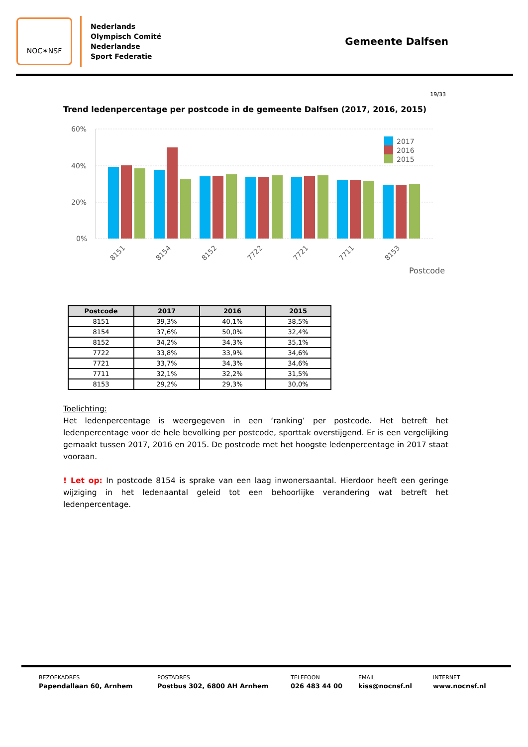NOC✶NSF
Nederlands
Olympisch Comité
Nederlandse
Sport Federatie
Gemeente Dalfsen
19/33
Trend ledenpercentage per postcode in de gemeente Dalfsen (2017, 2016, 2015)
60%
40%
20%
0%
2017
2016
2015
8151
8154
8152
7722
7721
7711
8153
Postcode
| Postcode | 2017 | 2016 | 2015 |
| --- | --- | --- | --- |
| 8151 | 39,3% | 40,1% | 38,5% |
| 8154 | 37,6% | 50,0% | 32,4% |
| 8152 | 34,2% | 34,3% | 35,1% |
| 7722 | 33,8% | 33,9% | 34,6% |
| 7721 | 33,7% | 34,3% | 34,6% |
| 7711 | 32,1% | 32,2% | 31,5% |
| 8153 | 29,2% | 29,3% | 30,0% |
Toelichting:
Het ledenpercentage is weergegeven in een ‘ranking’ per postcode. Het betreft het ledenpercentage voor de hele bevolking per postcode, sporttak overstijgend. Er is een vergelijking gemaakt tussen 2017, 2016 en 2015. De postcode met het hoogste ledenpercentage in 2017 staat vooraan.
! Let op: In postcode 8154 is sprake van een laag inwonersaantal. Hierdoor heeft een geringe wijziging in het ledenaantal geleid tot een behoorlijke verandering wat betreft het ledenpercentage.
BEZOEKADRES
Papendallaan 60, Arnhem
POSTADRES
Postbus 302, 6800 AH Arnhem
TELEFOON
026 483 44 00
EMAIL
kiss@nocnsf.nl
INTERNET
www.nocnsf.nl